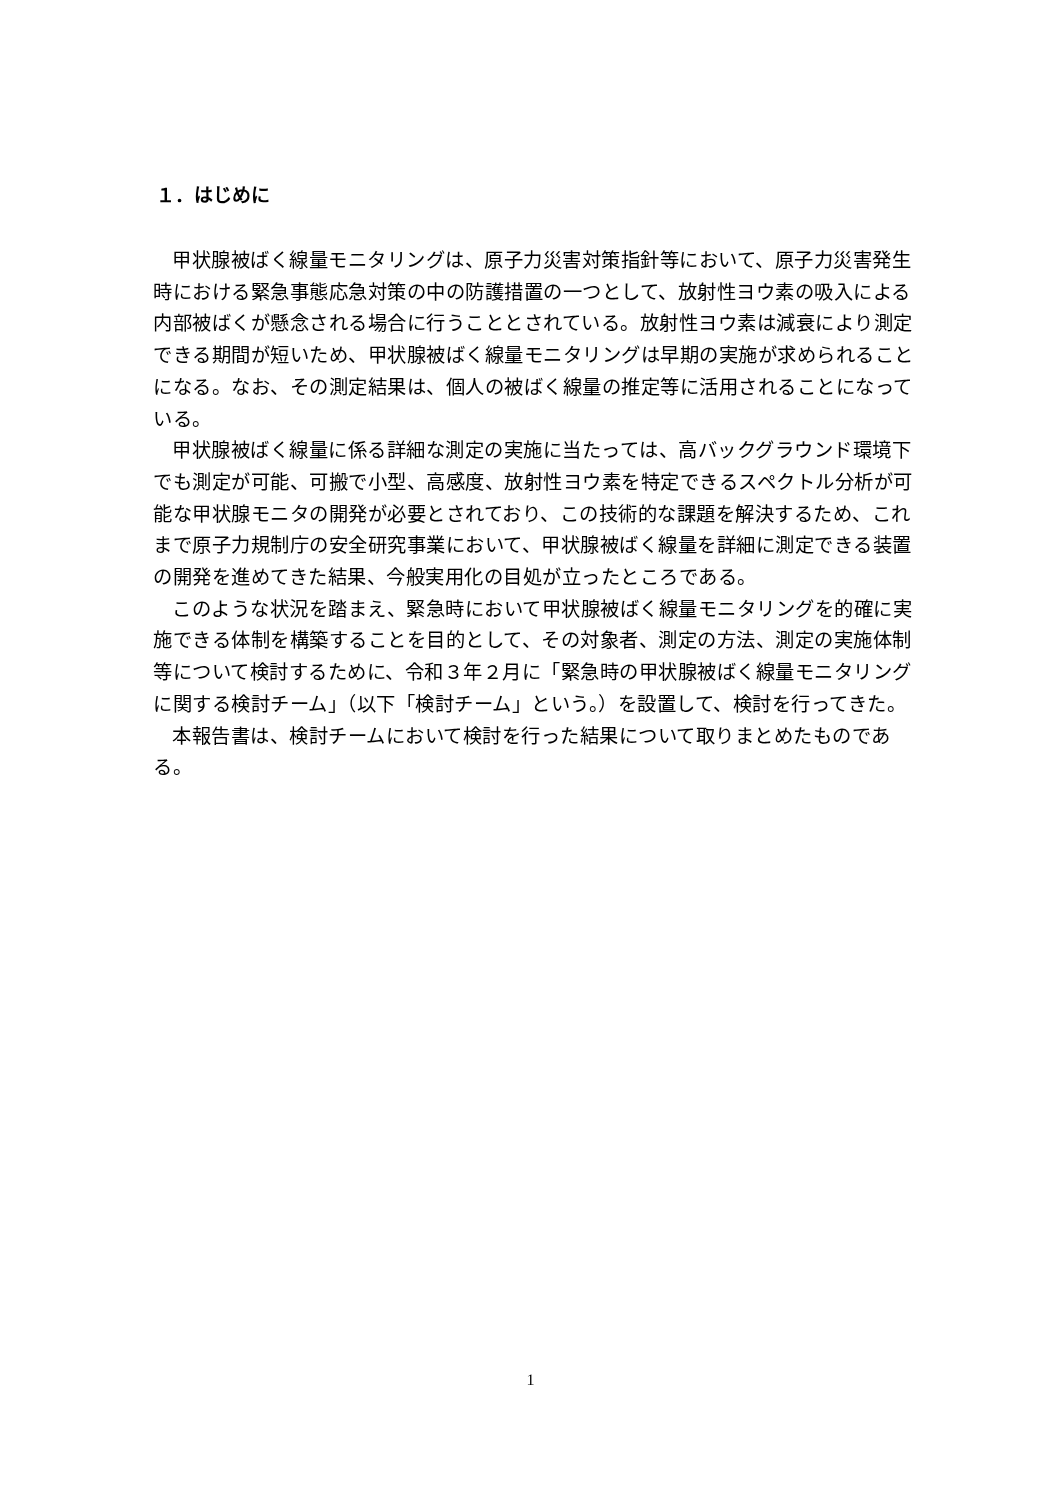１．はじめに
甲状腺被ばく線量モニタリングは、原子力災害対策指針等において、原子力災害発生時における緊急事態応急対策の中の防護措置の一つとして、放射性ヨウ素の吸入による内部被ばくが懸念される場合に行うこととされている。放射性ヨウ素は減衰により測定できる期間が短いため、甲状腺被ばく線量モニタリングは早期の実施が求められることになる。なお、その測定結果は、個人の被ばく線量の推定等に活用されることになっている。
甲状腺被ばく線量に係る詳細な測定の実施に当たっては、高バックグラウンド環境下でも測定が可能、可搬で小型、高感度、放射性ヨウ素を特定できるスペクトル分析が可能な甲状腺モニタの開発が必要とされており、この技術的な課題を解決するため、これまで原子力規制庁の安全研究事業において、甲状腺被ばく線量を詳細に測定できる装置の開発を進めてきた結果、今般実用化の目処が立ったところである。
このような状況を踏まえ、緊急時において甲状腺被ばく線量モニタリングを的確に実施できる体制を構築することを目的として、その対象者、測定の方法、測定の実施体制等について検討するために、令和３年２月に「緊急時の甲状腺被ばく線量モニタリングに関する検討チーム」（以下「検討チーム」という。）を設置して、検討を行ってきた。
本報告書は、検討チームにおいて検討を行った結果について取りまとめたものである。
1